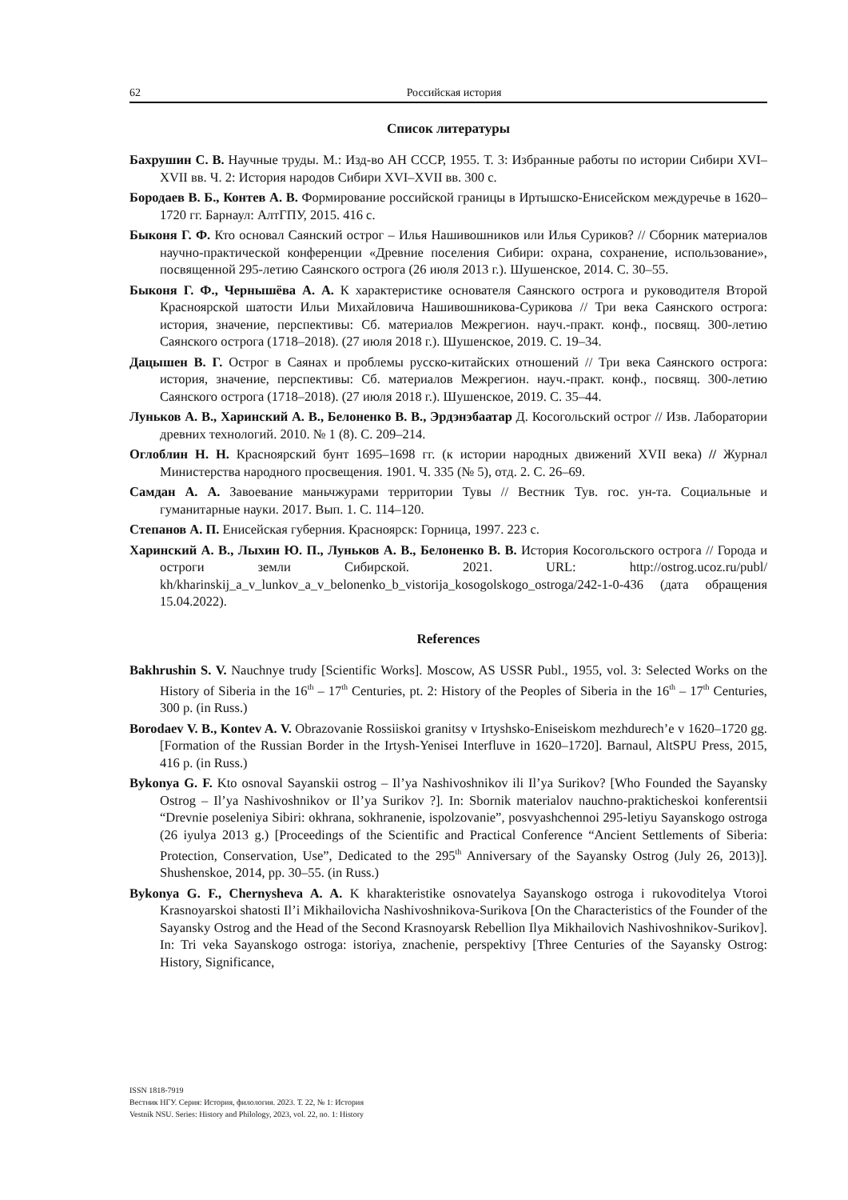62 Российская история
Список литературы
Бахрушин С. В. Научные труды. М.: Изд-во АН СССР, 1955. Т. 3: Избранные работы по истории Сибири XVI–XVII вв. Ч. 2: История народов Сибири XVI–XVII вв. 300 с.
Бородаев В. Б., Контев А. В. Формирование российской границы в Иртышско-Енисейском междуречье в 1620–1720 гг. Барнаул: АлтГПУ, 2015. 416 с.
Быконя Г. Ф. Кто основал Саянский острог – Илья Нашивошников или Илья Суриков? // Сборник материалов научно-практической конференции «Древние поселения Сибири: охрана, сохранение, использование», посвященной 295-летию Саянского острога (26 июля 2013 г.). Шушенское, 2014. С. 30–55.
Быконя Г. Ф., Чернышёва А. А. К характеристике основателя Саянского острога и руководителя Второй Красноярской шатости Ильи Михайловича Нашивошникова-Сурикова // Три века Саянского острога: история, значение, перспективы: Сб. материалов Межрегион. науч.-практ. конф., посвящ. 300-летию Саянского острога (1718–2018). (27 июля 2018 г.). Шушенское, 2019. С. 19–34.
Дацышен В. Г. Острог в Саянах и проблемы русско-китайских отношений // Три века Саянского острога: история, значение, перспективы: Сб. материалов Межрегион. науч.-практ. конф., посвящ. 300-летию Саянского острога (1718–2018). (27 июля 2018 г.). Шушенское, 2019. С. 35–44.
Луньков А. В., Харинский А. В., Белоненко В. В., Эрдэнэбаатар Д. Косогольский острог // Изв. Лаборатории древних технологий. 2010. № 1 (8). С. 209–214.
Оглоблин Н. Н. Красноярский бунт 1695–1698 гг. (к истории народных движений XVII века) // Журнал Министерства народного просвещения. 1901. Ч. 335 (№ 5), отд. 2. С. 26–69.
Самдан А. А. Завоевание маньчжурами территории Тувы // Вестник Тув. гос. ун-та. Социальные и гуманитарные науки. 2017. Вып. 1. С. 114–120.
Степанов А. П. Енисейская губерния. Красноярск: Горница, 1997. 223 с.
Харинский А. В., Лыхин Ю. П., Луньков А. В., Белоненко В. В. История Косогольского острога // Города и остроги земли Сибирской. 2021. URL: http://ostrog.ucoz.ru/publ/ kh/kharinskij_a_v_lunkov_a_v_belonenko_b_vistorija_kosogolskogo_ostroga/242-1-0-436 (дата обращения 15.04.2022).
References
Bakhrushin S. V. Nauchnye trudy [Scientific Works]. Moscow, AS USSR Publ., 1955, vol. 3: Selected Works on the History of Siberia in the 16<sup>th</sup> – 17<sup>th</sup> Centuries, pt. 2: History of the Peoples of Siberia in the 16<sup>th</sup> – 17<sup>th</sup> Centuries, 300 p. (in Russ.)
Borodaev V. B., Kontev A. V. Obrazovanie Rossiiskoi granitsy v Irtyshsko-Eniseiskom mezhdurech’e v 1620–1720 gg. [Formation of the Russian Border in the Irtysh-Yenisei Interfluve in 1620–1720]. Barnaul, AltSPU Press, 2015, 416 p. (in Russ.)
Bykonya G. F. Kto osnoval Sayanskii ostrog – Il’ya Nashivoshnikov ili Il’ya Surikov? [Who Founded the Sayansky Ostrog – Il’ya Nashivoshnikov or Il’ya Surikov ?]. In: Sbornik materialov nauchno-prakticheskoi konferentsii “Drevnie poseleniya Sibiri: okhrana, sokhranenie, ispolzovanie”, posvyashchennoi 295-letiyu Sayanskogo ostroga (26 iyulya 2013 g.) [Proceedings of the Scientific and Practical Conference “Ancient Settlements of Siberia: Protection, Conservation, Use”, Dedicated to the 295<sup>th</sup> Anniversary of the Sayansky Ostrog (July 26, 2013)]. Shushenskoe, 2014, pp. 30–55. (in Russ.)
Bykonya G. F., Chernysheva A. A. K kharakteristike osnovatelya Sayanskogo ostroga i rukovoditelya Vtoroi Krasnoyarskoi shatosti Il’i Mikhailovicha Nashivoshnikova-Surikova [On the Characteristics of the Founder of the Sayansky Ostrog and the Head of the Second Krasnoyarsk Rebellion Ilya Mikhailovich Nashivoshnikov-Surikov]. In: Tri veka Sayanskogo ostroga: istoriya, znachenie, perspektivy [Three Centuries of the Sayansky Ostrog: History, Significance,
ISSN 1818-7919
Вестник НГУ. Серия: История, филология. 2023. Т. 22, № 1: История
Vestnik NSU. Series: History and Philology, 2023, vol. 22, no. 1: History